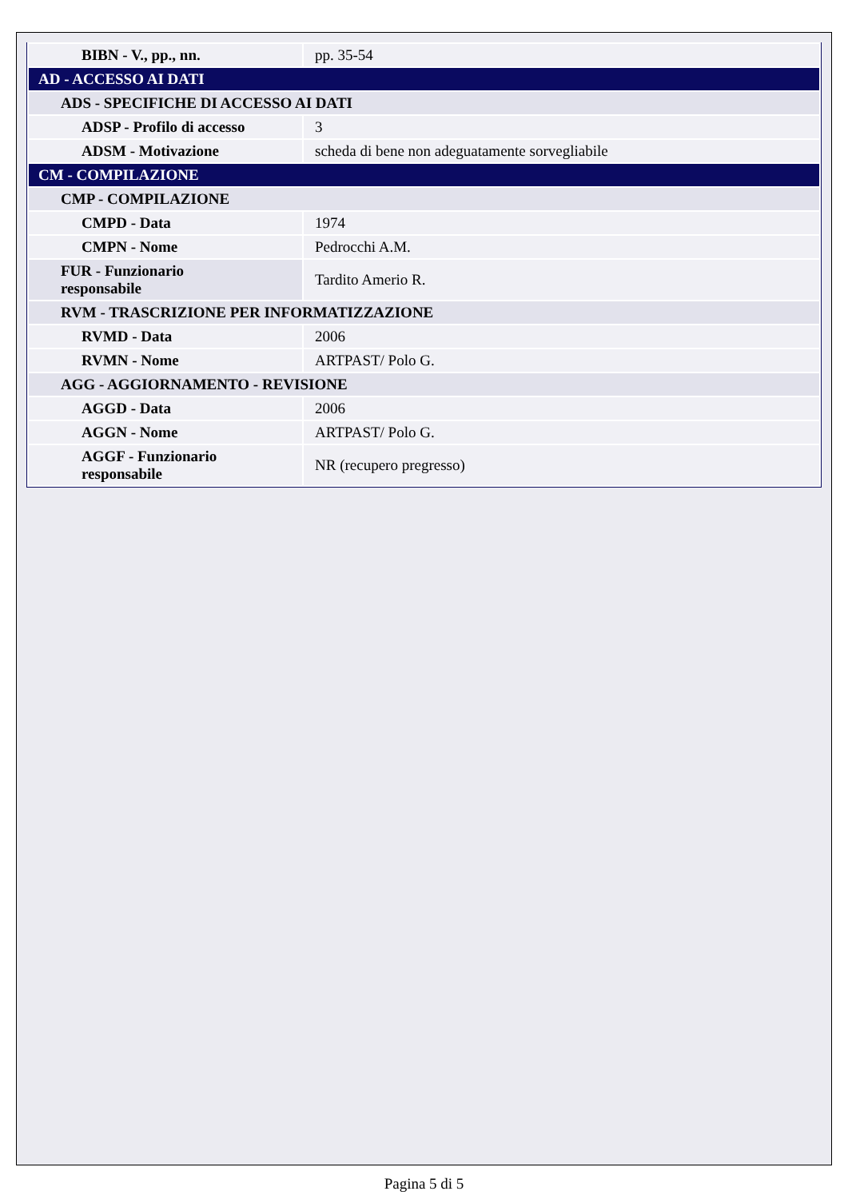| BIBN - V., pp., nn. | pp. 35-54 |
| AD - ACCESSO AI DATI | |
| ADS - SPECIFICHE DI ACCESSO AI DATI | |
| ADSP - Profilo di accesso | 3 |
| ADSM - Motivazione | scheda di bene non adeguatamente sorvegliabile |
| CM - COMPILAZIONE | |
| CMP - COMPILAZIONE | |
| CMPD - Data | 1974 |
| CMPN - Nome | Pedrocchi A.M. |
| FUR - Funzionario responsabile | Tardito Amerio R. |
| RVM - TRASCRIZIONE PER INFORMATIZZAZIONE | |
| RVMD - Data | 2006 |
| RVMN - Nome | ARTPAST/ Polo G. |
| AGG - AGGIORNAMENTO - REVISIONE | |
| AGGD - Data | 2006 |
| AGGN - Nome | ARTPAST/ Polo G. |
| AGGF - Funzionario responsabile | NR (recupero pregresso) |
Pagina 5 di 5